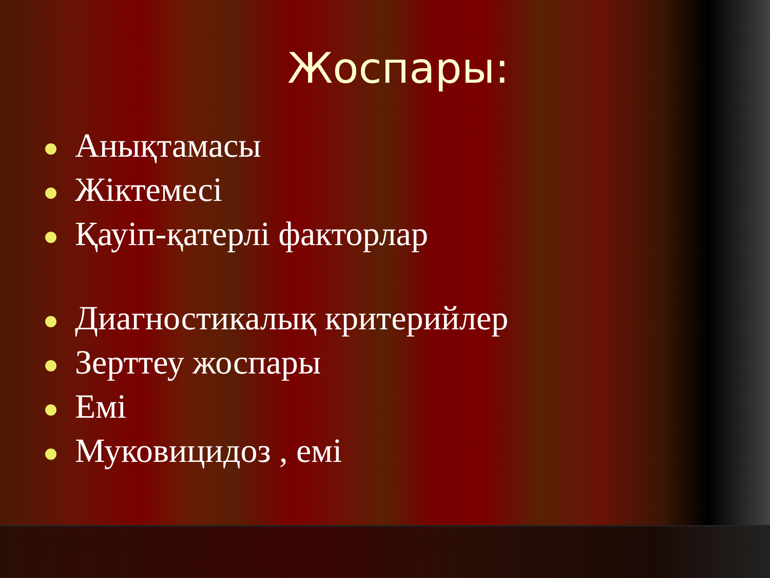Жоспары:
Анықтамасы
Жіктемесі
Қауіп-қатерлі факторлар
Диагностикалық критерийлер
Зерттеу жоспары
Емі
Муковицидоз , емі